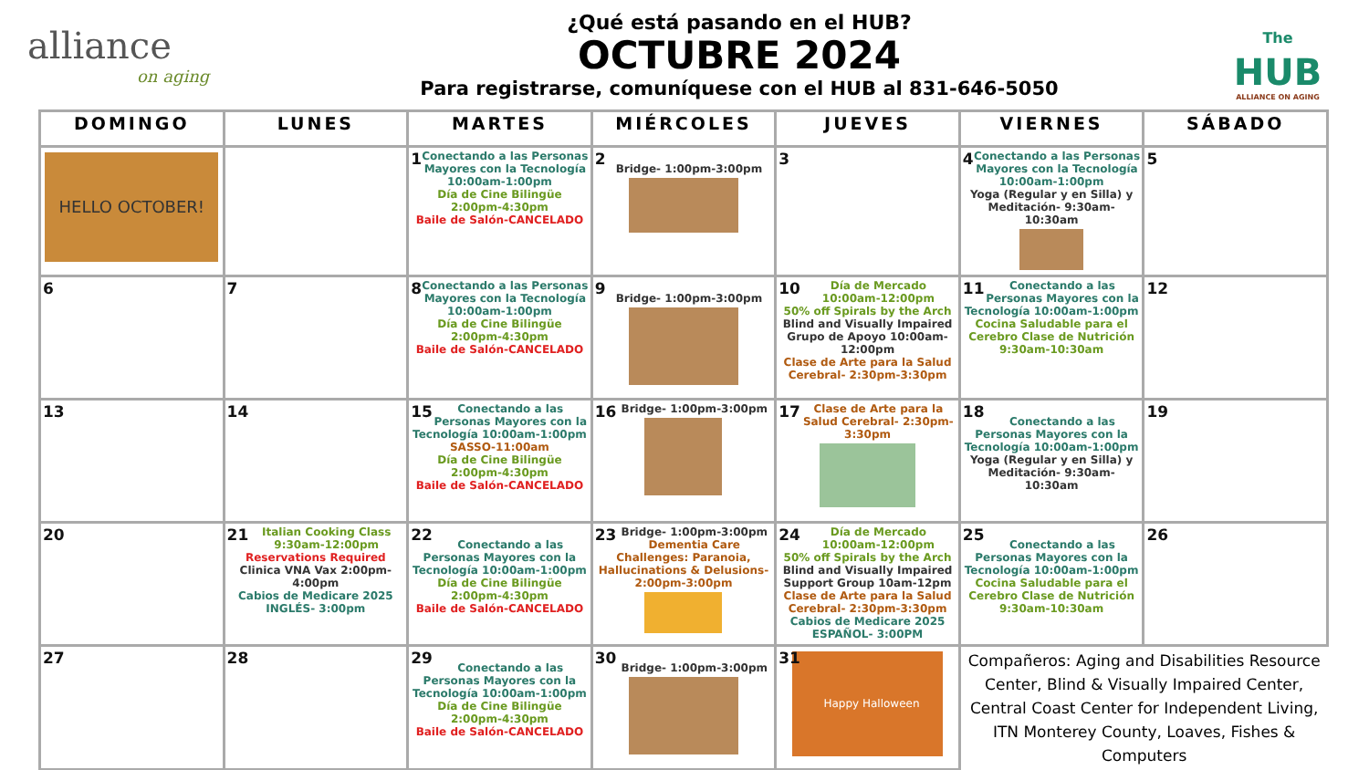alliance
on aging
¿Qué está pasando en el HUB?
OCTUBRE 2024
Para registrarse, comuníquese con el HUB al 831-646-5050
The
HUB
ALLIANCE ON AGING
| DOMINGO | LUNES | MARTES | MIÉRCOLES | JUEVES | VIERNES | SÁBADO |
| --- | --- | --- | --- | --- | --- | --- |
| HELLO OCTOBER! | | 1 Conectando a las Personas Mayores con la Tecnología 10:00am-1:00pm Día de Cine Bilingüe 2:00pm-4:30pm Baile de Salón-CANCELADO | 2 Bridge- 1:00pm-3:00pm | 3 | 4 Conectando a las Personas Mayores con la Tecnología 10:00am-1:00pm Yoga (Regular y en Silla) y Meditación- 9:30am-10:30am | 5 |
| 6 | 7 | 8 Conectando a las Personas Mayores con la Tecnología 10:00am-1:00pm Día de Cine Bilingüe 2:00pm-4:30pm Baile de Salón-CANCELADO | 9 Bridge- 1:00pm-3:00pm | 10 Día de Mercado 10:00am-12:00pm 50% off Spirals by the Arch Blind and Visually Impaired Grupo de Apoyo 10:00am-12:00pm Clase de Arte para la Salud Cerebral- 2:30pm-3:30pm | 11 Conectando a las Personas Mayores con la Tecnología 10:00am-1:00pm Cocina Saludable para el Cerebro Clase de Nutrición 9:30am-10:30am | 12 |
| 13 | 14 | 15 Conectando a las Personas Mayores con la Tecnología 10:00am-1:00pm SASSO-11:00am Día de Cine Bilingüe 2:00pm-4:30pm Baile de Salón-CANCELADO | 16 Bridge- 1:00pm-3:00pm | 17 Clase de Arte para la Salud Cerebral- 2:30pm-3:30pm | 18 Conectando a las Personas Mayores con la Tecnología 10:00am-1:00pm Yoga (Regular y en Silla) y Meditación- 9:30am-10:30am | 19 |
| 20 | 21 Italian Cooking Class 9:30am-12:00pm Reservations Required Clinica VNA Vax 2:00pm-4:00pm Cabios de Medicare 2025 INGLÉS- 3:00pm | 22 Conectando a las Personas Mayores con la Tecnología 10:00am-1:00pm Día de Cine Bilingüe 2:00pm-4:30pm Baile de Salón-CANCELADO | 23 Bridge- 1:00pm-3:00pm Dementia Care Challenges: Paranoia, Hallucinations & Delusions- 2:00pm-3:00pm | 24 Día de Mercado 10:00am-12:00pm 50% off Spirals by the Arch Blind and Visually Impaired Support Group 10am-12pm Clase de Arte para la Salud Cerebral- 2:30pm-3:30pm Cabios de Medicare 2025 ESPAÑOL- 3:00PM | 25 Conectando a las Personas Mayores con la Tecnología 10:00am-1:00pm Cocina Saludable para el Cerebro Clase de Nutrición 9:30am-10:30am | 26 |
| 27 | 28 | 29 Conectando a las Personas Mayores con la Tecnología 10:00am-1:00pm Día de Cine Bilingüe 2:00pm-4:30pm Baile de Salón-CANCELADO | 30 Bridge- 1:00pm-3:00pm | 31 Happy Halloween | Compañeros: Aging and Disabilities Resource Center, Blind & Visually Impaired Center, Central Coast Center for Independent Living, ITN Monterey County, Loaves, Fishes & Computers | |